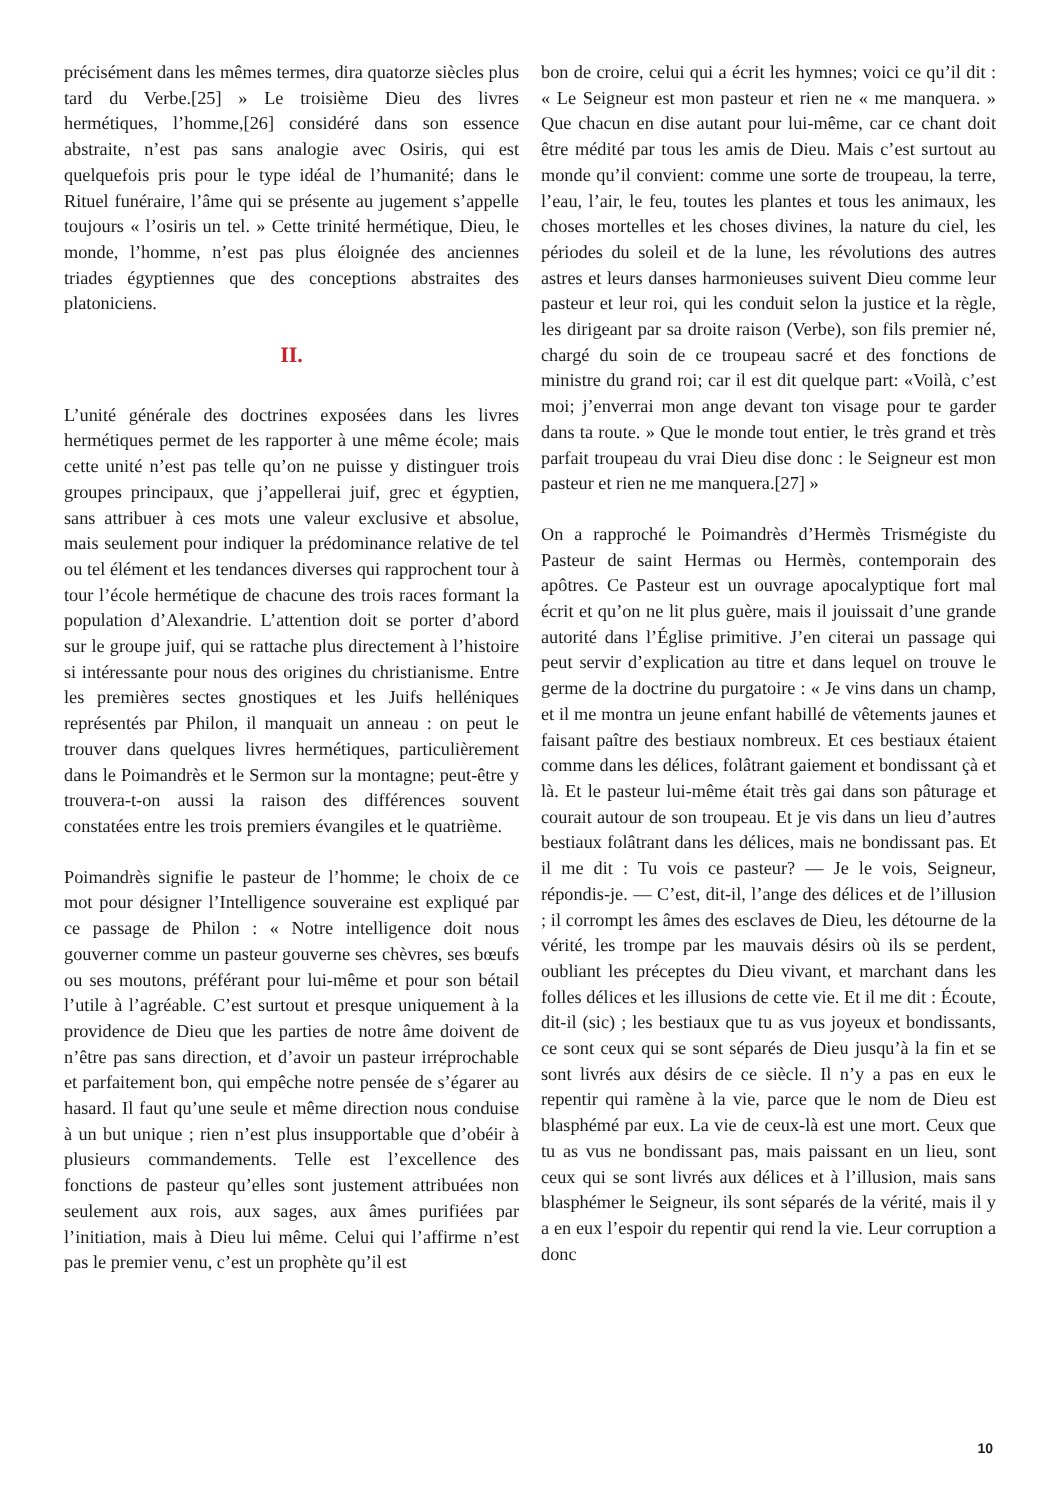précisément dans les mêmes termes, dira quatorze siècles plus tard du Verbe.[25] » Le troisième Dieu des livres hermétiques, l’homme,[26] considéré dans son essence abstraite, n’est pas sans analogie avec Osiris, qui est quelquefois pris pour le type idéal de l’humanité; dans le Rituel funéraire, l’âme qui se présente au jugement s’appelle toujours « l’osiris un tel. » Cette trinité hermétique, Dieu, le monde, l’homme, n’est pas plus éloignée des anciennes triades égyptiennes que des conceptions abstraites des platoniciens.
II.
L’unité générale des doctrines exposées dans les livres hermétiques permet de les rapporter à une même école; mais cette unité n’est pas telle qu’on ne puisse y distinguer trois groupes principaux, que j’appellerai juif, grec et égyptien, sans attribuer à ces mots une valeur exclusive et absolue, mais seulement pour indiquer la prédominance relative de tel ou tel élément et les tendances diverses qui rapprochent tour à tour l’école hermétique de chacune des trois races formant la population d’Alexandrie. L’attention doit se porter d’abord sur le groupe juif, qui se rattache plus directement à l’histoire si intéressante pour nous des origines du christianisme. Entre les premières sectes gnostiques et les Juifs helléniques représentés par Philon, il manquait un anneau : on peut le trouver dans quelques livres hermétiques, particulièrement dans le Poimandrès et le Sermon sur la montagne; peut-être y trouvera-t-on aussi la raison des différences souvent constatées entre les trois premiers évangiles et le quatrième.
Poimandrès signifie le pasteur de l’homme; le choix de ce mot pour désigner l’Intelligence souveraine est expliqué par ce passage de Philon : « Notre intelligence doit nous gouverner comme un pasteur gouverne ses chèvres, ses bœufs ou ses moutons, préférant pour lui-même et pour son bétail l’utile à l’agréable. C’est surtout et presque uniquement à la providence de Dieu que les parties de notre âme doivent de n’être pas sans direction, et d’avoir un pasteur irréprochable et parfaitement bon, qui empêche notre pensée de s’égarer au hasard. Il faut qu’une seule et même direction nous conduise à un but unique ; rien n’est plus insupportable que d’obéir à plusieurs commandements. Telle est l’excellence des fonctions de pasteur qu’elles sont justement attribuées non seulement aux rois, aux sages, aux âmes purifiées par l’initiation, mais à Dieu lui même. Celui qui l’affirme n’est pas le premier venu, c’est un prophète qu’il est
bon de croire, celui qui a écrit les hymnes; voici ce qu’il dit : « Le Seigneur est mon pasteur et rien ne « me manquera. » Que chacun en dise autant pour lui-même, car ce chant doit être médité par tous les amis de Dieu. Mais c’est surtout au monde qu’il convient: comme une sorte de troupeau, la terre, l’eau, l’air, le feu, toutes les plantes et tous les animaux, les choses mortelles et les choses divines, la nature du ciel, les périodes du soleil et de la lune, les révolutions des autres astres et leurs danses harmonieuses suivent Dieu comme leur pasteur et leur roi, qui les conduit selon la justice et la règle, les dirigeant par sa droite raison (Verbe), son fils premier né, chargé du soin de ce troupeau sacré et des fonctions de ministre du grand roi; car il est dit quelque part: «Voilà, c’est moi; j’enverrai mon ange devant ton visage pour te garder dans ta route. » Que le monde tout entier, le très grand et très parfait troupeau du vrai Dieu dise donc : le Seigneur est mon pasteur et rien ne me manquera.[27] »
On a rapproché le Poimandrès d’Hermès Trismégiste du Pasteur de saint Hermas ou Hermès, contemporain des apôtres. Ce Pasteur est un ouvrage apocalyptique fort mal écrit et qu’on ne lit plus guère, mais il jouissait d’une grande autorité dans l’Église primitive. J’en citerai un passage qui peut servir d’explication au titre et dans lequel on trouve le germe de la doctrine du purgatoire : « Je vins dans un champ, et il me montra un jeune enfant habillé de vêtements jaunes et faisant paître des bestiaux nombreux. Et ces bestiaux étaient comme dans les délices, folâtrant gaiement et bondissant çà et là. Et le pasteur lui-même était très gai dans son pâturage et courait autour de son troupeau. Et je vis dans un lieu d’autres bestiaux folâtrant dans les délices, mais ne bondissant pas. Et il me dit : Tu vois ce pasteur? — Je le vois, Seigneur, répondis-je. — C’est, dit-il, l’ange des délices et de l’illusion ; il corrompt les âmes des esclaves de Dieu, les détourne de la vérité, les trompe par les mauvais désirs où ils se perdent, oubliant les préceptes du Dieu vivant, et marchant dans les folles délices et les illusions de cette vie. Et il me dit : Écoute, dit-il (sic) ; les bestiaux que tu as vus joyeux et bondissants, ce sont ceux qui se sont séparés de Dieu jusqu’à la fin et se sont livrés aux désirs de ce siècle. Il n’y a pas en eux le repentir qui ramène à la vie, parce que le nom de Dieu est blasphémé par eux. La vie de ceux-là est une mort. Ceux que tu as vus ne bondissant pas, mais paissant en un lieu, sont ceux qui se sont livrés aux délices et à l’illusion, mais sans blasphémer le Seigneur, ils sont séparés de la vérité, mais il y a en eux l’espoir du repentir qui rend la vie. Leur corruption a donc
10